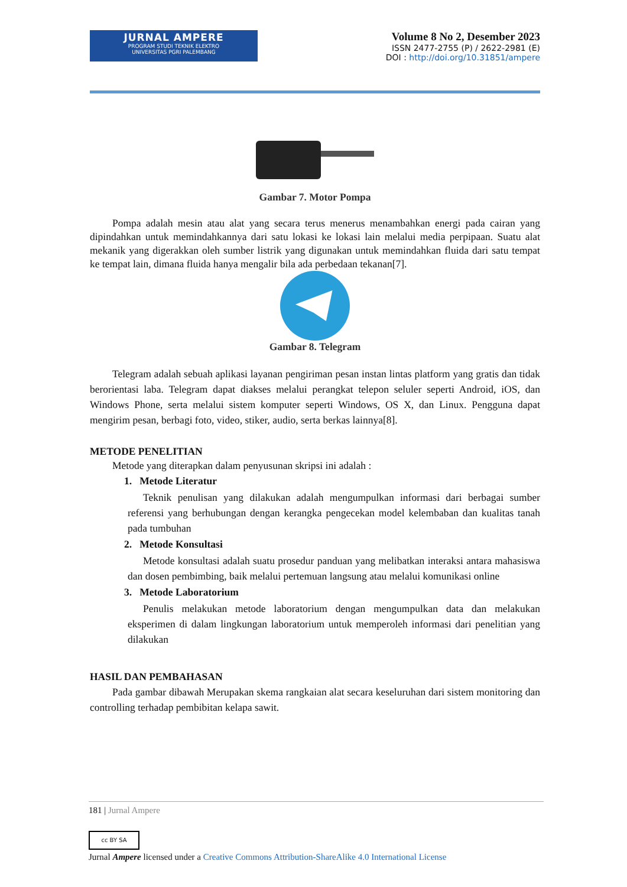JURNAL AMPERE
PROGRAM STUDI TEKNIK ELEKTRO
UNIVERSITAS PGRI PALEMBANG
Volume 8 No 2, Desember 2023
ISSN 2477-2755 (P) / 2622-2981 (E)
DOI : http://doi.org/10.31851/ampere
Gambar 7. Motor Pompa
Pompa adalah mesin atau alat yang secara terus menerus menambahkan energi pada cairan yang dipindahkan untuk memindahkannya dari satu lokasi ke lokasi lain melalui media perpipaan. Suatu alat mekanik yang digerakkan oleh sumber listrik yang digunakan untuk memindahkan fluida dari satu tempat ke tempat lain, dimana fluida hanya mengalir bila ada perbedaan tekanan[7].
Gambar 8. Telegram
Telegram adalah sebuah aplikasi layanan pengiriman pesan instan lintas platform yang gratis dan tidak berorientasi laba. Telegram dapat diakses melalui perangkat telepon seluler seperti Android, iOS, dan Windows Phone, serta melalui sistem komputer seperti Windows, OS X, dan Linux. Pengguna dapat mengirim pesan, berbagi foto, video, stiker, audio, serta berkas lainnya[8].
METODE PENELITIAN
Metode yang diterapkan dalam penyusunan skripsi ini adalah :
1. Metode Literatur
Teknik penulisan yang dilakukan adalah mengumpulkan informasi dari berbagai sumber referensi yang berhubungan dengan kerangka pengecekan model kelembaban dan kualitas tanah pada tumbuhan
2. Metode Konsultasi
Metode konsultasi adalah suatu prosedur panduan yang melibatkan interaksi antara mahasiswa dan dosen pembimbing, baik melalui pertemuan langsung atau melalui komunikasi online
3. Metode Laboratorium
Penulis melakukan metode laboratorium dengan mengumpulkan data dan melakukan eksperimen di dalam lingkungan laboratorium untuk memperoleh informasi dari penelitian yang dilakukan
HASIL DAN PEMBAHASAN
Pada gambar dibawah Merupakan skema rangkaian alat secara keseluruhan dari sistem monitoring dan controlling terhadap pembibitan kelapa sawit.
181 | Jurnal Ampere
cc BY SA
Jurnal Ampere licensed under a Creative Commons Attribution-ShareAlike 4.0 International License